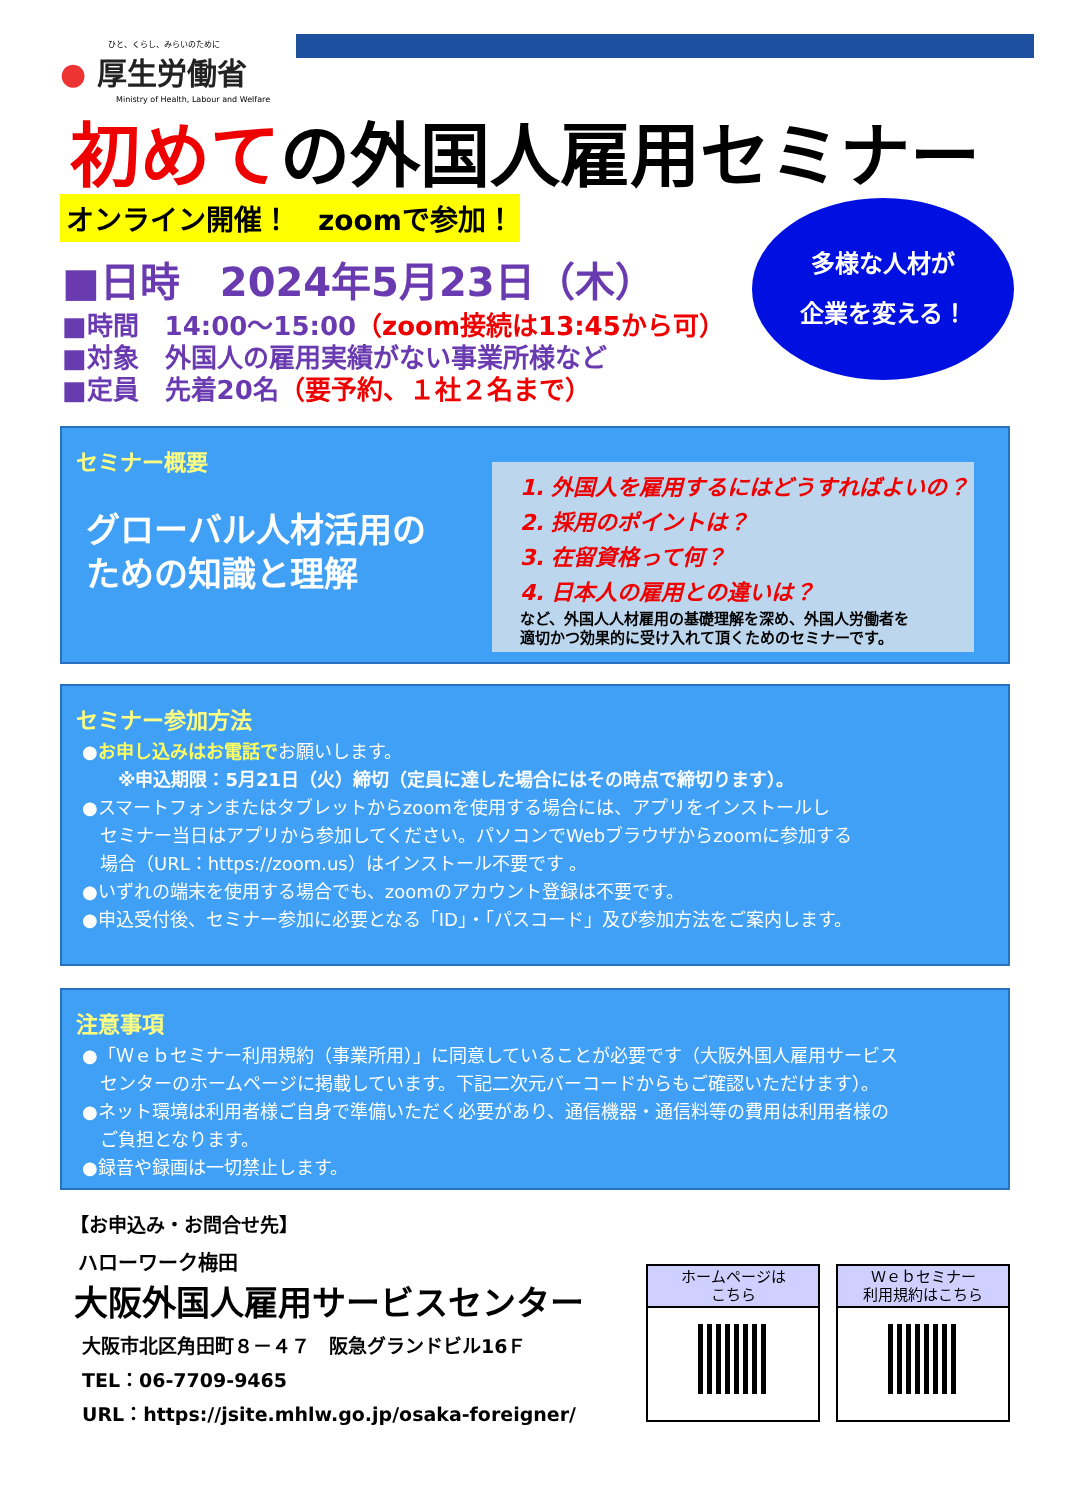ひと、くらし、みらいのために
● 厚生労働省
　　　　　　　Ministry of Health, Labour and Welfare
初めての外国人雇用セミナー
オンライン開催！　zoomで参加！
■日時　2024年5月23日（木）
■時間　14:00～15:00（zoom接続は13:45から可）
■対象　外国人の雇用実績がない事業所様など
■定員　先着20名（要予約、１社２名まで）
多様な人材が
企業を変える！
セミナー概要
グローバル人材活用の
ための知識と理解
1. 外国人を雇用するにはどうすればよいの？
2. 採用のポイントは？
3. 在留資格って何？
4. 日本人の雇用との違いは？
など、外国人人材雇用の基礎理解を深め、外国人労働者を
適切かつ効果的に受け入れて頂くためのセミナーです。
セミナー参加方法
●お申し込みはお電話でお願いします。
　　※申込期限：5月21日（火）締切（定員に達した場合にはその時点で締切ります）。
●スマートフォンまたはタブレットからzoomを使用する場合には、アプリをインストールし
　セミナー当日はアプリから参加してください。パソコンでWebブラウザからzoomに参加する
　場合（URL：https://zoom.us）はインストール不要です 。
●いずれの端末を使用する場合でも、zoomのアカウント登録は不要です。
●申込受付後、セミナー参加に必要となる「ID」・「パスコード」及び参加方法をご案内します。
注意事項
●「Ｗｅｂセミナー利用規約（事業所用）」に同意していることが必要です（大阪外国人雇用サービス
　センターのホームページに掲載しています。下記二次元バーコードからもご確認いただけます）。
●ネット環境は利用者様ご自身で準備いただく必要があり、通信機器・通信料等の費用は利用者様の
　ご負担となります。
●録音や録画は一切禁止します。
【お申込み・お問合せ先】
ハローワーク梅田
大阪外国人雇用サービスセンター
大阪市北区角田町８－４７　阪急グランドビル16Ｆ
TEL：06-7709-9465
URL：https://jsite.mhlw.go.jp/osaka-foreigner/
ホームページは
こちら
Ｗｅｂセミナー
利用規約はこちら